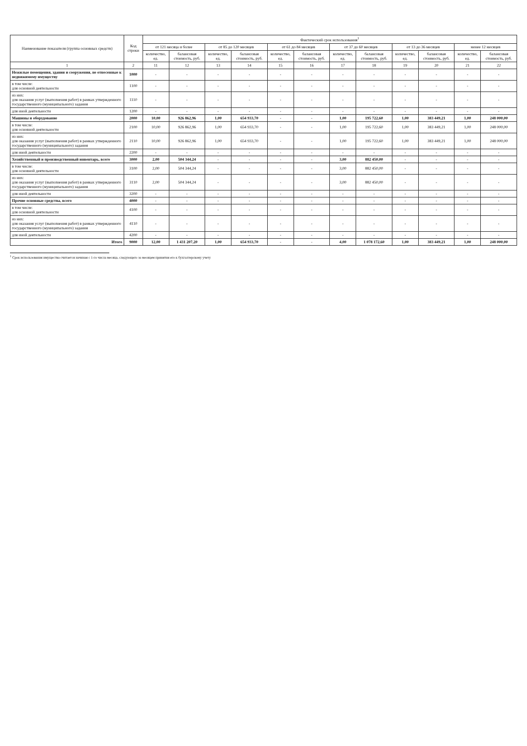| Наименование показателя (группа основных средств) | Код строки | Фактический срок использования<sup>1</sup> | | | | | | | | | | | |
| --- | --- | --- | --- | --- | --- | --- | --- | --- | --- | --- | --- | --- | --- |
| | | от 121 месяца и более | | от 85 до 120 месяцев | | от 61 до 84 месяцев | | от 37 до 60 месяцев | | от 13 до 36 месяцев | | менее 12 месяцев | |
| | | количество, ед. | балансовая стоимость, руб. | количество, ед. | балансовая стоимость, руб. | количество, ед. | балансовая стоимость, руб. | количество, ед. | балансовая стоимость, руб. | количество, ед. | балансовая стоимость, руб. | количество, ед. | балансовая стоимость, руб. |
| 1 | 2 | 11 | 12 | 13 | 14 | 15 | 16 | 17 | 18 | 19 | 20 | 21 | 22 |
| Нежилые помещения, здания и сооружения, не отнесенные к недвижимому имуществу | 1000 | - | - | - | - | - | - | - | - | - | - | - | - |
| в том числе: для основной деятельности | 1100 | - | - | - | - | - | - | - | - | - | - | - | - |
| из них: для оказания услуг (выполнения работ) в рамках утвержденного государственного (муниципального) задания | 1110 | - | - | - | - | - | - | - | - | - | - | - | - |
| для иной деятельности | 1200 | - | - | - | - | - | - | - | - | - | - | - | - |
| Машины и оборудование | 2000 | 10,00 | 926 862,96 | 1,00 | 654 933,70 | - | - | 1,00 | 195 722,60 | 1,00 | 383 449,21 | 1,00 | 248 000,00 |
| в том числе: для основной деятельности | 2100 | 10,00 | 926 862,96 | 1,00 | 654 933,70 | - | - | 1,00 | 195 722,60 | 1,00 | 383 449,21 | 1,00 | 248 000,00 |
| из них: для оказания услуг (выполнения работ) в рамках утвержденного государственного (муниципального) задания | 2110 | 10,00 | 926 862,96 | 1,00 | 654 933,70 | - | - | 1,00 | 195 722,60 | 1,00 | 383 449,21 | 1,00 | 248 000,00 |
| для иной деятельности | 2200 | - | - | - | - | - | - | - | - | - | - | - | - |
| Хозяйственный и производственный инвентарь, всего | 3000 | 2,00 | 504 344,24 | - | - | - | - | 3,00 | 882 450,00 | - | - | - | - |
| в том числе: для основной деятельности | 3100 | 2,00 | 504 344,24 | - | - | - | - | 3,00 | 882 450,00 | - | - | - | - |
| из них: для оказания услуг (выполнения работ) в рамках утвержденного государственного (муниципального) задания | 3110 | 2,00 | 504 344,24 | - | - | - | - | 3,00 | 882 450,00 | - | - | - | - |
| для иной деятельности | 3200 | - | - | - | - | - | - | - | - | - | - | - | - |
| Прочие основные средства, всего | 4000 | - | - | - | - | - | - | - | - | - | - | - | - |
| в том числе: для основной деятельности | 4100 | - | - | - | - | - | - | - | - | - | - | - | - |
| из них: для оказания услуг (выполнения работ) в рамках утвержденного государственного (муниципального) задания | 4110 | - | - | - | - | - | - | - | - | - | - | - | - |
| для иной деятельности | 4200 | - | - | - | - | - | - | - | - | - | - | - | - |
| Итого | 9000 | 12,00 | 1 431 207,20 | 1,00 | 654 933,70 | - | - | 4,00 | 1 078 172,60 | 1,00 | 383 449,21 | 1,00 | 248 000,00 |
<sup>1</sup> Срок использования имущества считается начиная с 1-го числа месяца, следующего за месяцем принятия его к бухгалтерскому учету